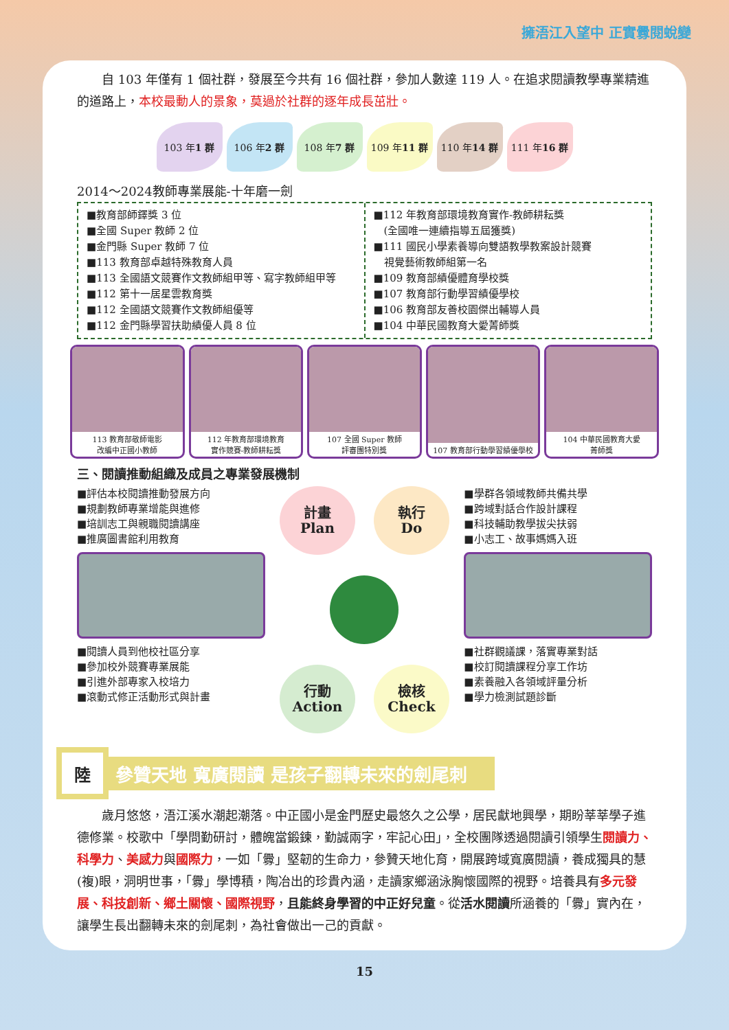擁浯江入望中 正實釁閱蛻變
　　自 103 年僅有 1 個社群，發展至今共有 16 個社群，參加人數達 119 人。在追求閱讀教學專業精進的道路上，本校最動人的景象，莫過於社群的逐年成長茁壯。
103 年 1 群 106 年 2 群 108 年 7 群 109 年 11 群 110 年 14 群 111 年 16 群
2014～2024教師專業展能-十年磨一劍
■教育部師鐸獎 3 位
■全國 Super 教師 2 位
■金門縣 Super 教師 7 位
■113 教育部卓越特殊教育人員
■113 全國語文競賽作文教師組甲等、寫字教師組甲等
■112 第十一居星雲教育獎
■112 全國語文競賽作文教師組優等
■112 金門縣學習扶助績優人員 8 位
■112 年教育部環境教育實作-教師耕耘獎
　(全國唯一連續指導五屆獲獎)
■111 國民小學素養導向雙語教學教案設計競賽
　視覺藝術教師組第一名
■109 教育部績優體育學校獎
■107 教育部行動學習績優學校
■106 教育部友善校園傑出輔導人員
■104 中華民國教育大愛菁師獎
113 教育部敬師電影
改編中正國小教師
112 年教育部環境教育
實作競賽-教師耕耘獎
107 全國 Super 教師
評審團特別獎
107 教育部行動學習績優學校 104 中華民國教育大愛
菁師獎
三、閱讀推動組織及成員之專業發展機制
■評估本校閱讀推動發展方向
■規劃教師專業增能與進修
■培訓志工與親職閱讀講座
■推廣圖書館利用教育
■閱讀人員到他校社區分享
■參加校外競賽專業展能
■引進外部專家入校培力
■滾動式修正活動形式與計畫
計畫
Plan
執行
Do
行動
Action
檢核
Check
■學群各領域教師共備共學
■跨域對話合作設計課程
■科技輔助教學拔尖扶弱
■小志工、故事媽媽入班
■社群觀議課，落實專業對話
■校訂閱讀課程分享工作坊
■素養融入各領域評量分析
■學力檢測試題診斷
陸
參贊天地 寬廣閱讀 是孩子翻轉未來的劍尾刺
　　歲月悠悠，浯江溪水潮起潮落。中正國小是金門歷史最悠久之公學，居民獻地興學，期盼莘莘學子進德修業。校歌中「學問勤研討，體魄當鍛鍊，勤誠兩字，牢記心田」，全校團隊透過閱讀引領學生閱讀力、科學力、美感力與國際力，一如「釁」堅韌的生命力，參贊天地化育，開展跨域寬廣閱讀，養成獨具的慧(複)眼，洞明世事，「釁」學博積，陶冶出的珍貴內涵，走讀家鄉涵泳胸懷國際的視野。培養具有多元發展、科技創新、鄉土關懷、國際視野，且能終身學習的中正好兒童。從活水閱讀所涵養的「釁」實內在，讓學生長出翻轉未來的劍尾刺，為社會做出一己的貢獻。
15